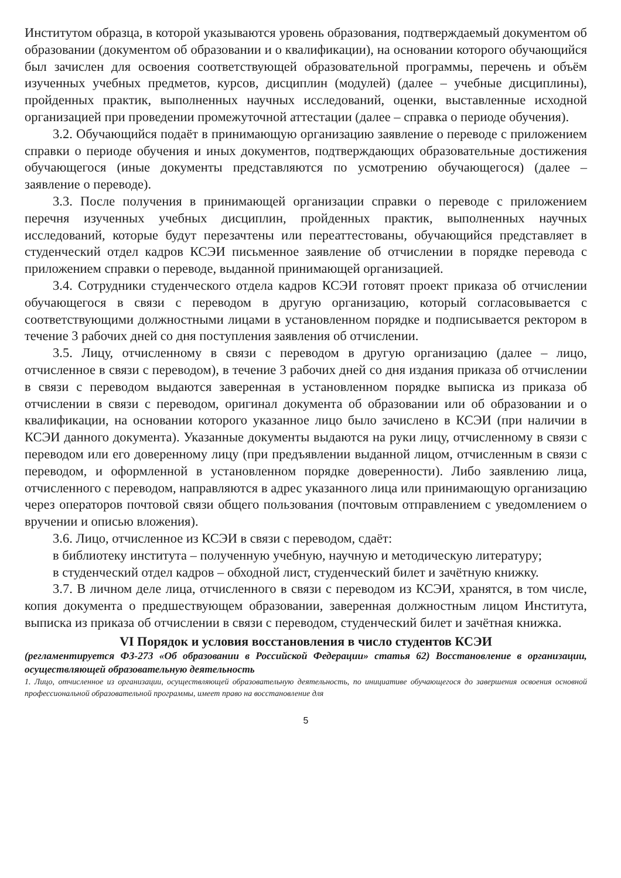Институтом образца, в которой указываются уровень образования, подтверждаемый документом об образовании (документом об образовании и о квалификации), на основании которого обучающийся был зачислен для освоения соответствующей образовательной программы, перечень и объём изученных учебных предметов, курсов, дисциплин (модулей) (далее – учебные дисциплины), пройденных практик, выполненных научных исследований, оценки, выставленные исходной организацией при проведении промежуточной аттестации (далее – справка о периоде обучения).
3.2. Обучающийся подаёт в принимающую организацию заявление о переводе с приложением справки о периоде обучения и иных документов, подтверждающих образовательные достижения обучающегося (иные документы представляются по усмотрению обучающегося) (далее – заявление о переводе).
3.3. После получения в принимающей организации справки о переводе с приложением перечня изученных учебных дисциплин, пройденных практик, выполненных научных исследований, которые будут перезачтены или переаттестованы, обучающийся представляет в студенческий отдел кадров КСЭИ письменное заявление об отчислении в порядке перевода с приложением справки о переводе, выданной принимающей организацией.
3.4. Сотрудники студенческого отдела кадров КСЭИ готовят проект приказа об отчислении обучающегося в связи с переводом в другую организацию, который согласовывается с соответствующими должностными лицами в установленном порядке и подписывается ректором в течение 3 рабочих дней со дня поступления заявления об отчислении.
3.5. Лицу, отчисленному в связи с переводом в другую организацию (далее – лицо, отчисленное в связи с переводом), в течение 3 рабочих дней со дня издания приказа об отчислении в связи с переводом выдаются заверенная в установленном порядке выписка из приказа об отчислении в связи с переводом, оригинал документа об образовании или об образовании и о квалификации, на основании которого указанное лицо было зачислено в КСЭИ (при наличии в КСЭИ данного документа). Указанные документы выдаются на руки лицу, отчисленному в связи с переводом или его доверенному лицу (при предъявлении выданной лицом, отчисленным в связи с переводом, и оформленной в установленном порядке доверенности). Либо заявлению лица, отчисленного с переводом, направляются в адрес указанного лица или принимающую организацию через операторов почтовой связи общего пользования (почтовым отправлением с уведомлением о вручении и описью вложения).
3.6. Лицо, отчисленное из КСЭИ в связи с переводом, сдаёт:
в библиотеку института – полученную учебную, научную и методическую литературу;
в студенческий отдел кадров – обходной лист, студенческий билет и зачётную книжку.
3.7. В личном деле лица, отчисленного в связи с переводом из КСЭИ, хранятся, в том числе, копия документа о предшествующем образовании, заверенная должностным лицом Института, выписка из приказа об отчислении в связи с переводом, студенческий билет и зачётная книжка.
VI Порядок и условия восстановления в число студентов КСЭИ
(регламентируется ФЗ-273 «Об образовании в Российской Федерации» статья 62) Восстановление в организации, осуществляющей образовательную деятельность
1. Лицо, отчисленное из организации, осуществляющей образовательную деятельность, по инициативе обучающегося до завершения освоения основной профессиональной образовательной программы, имеет право на восстановление для
5